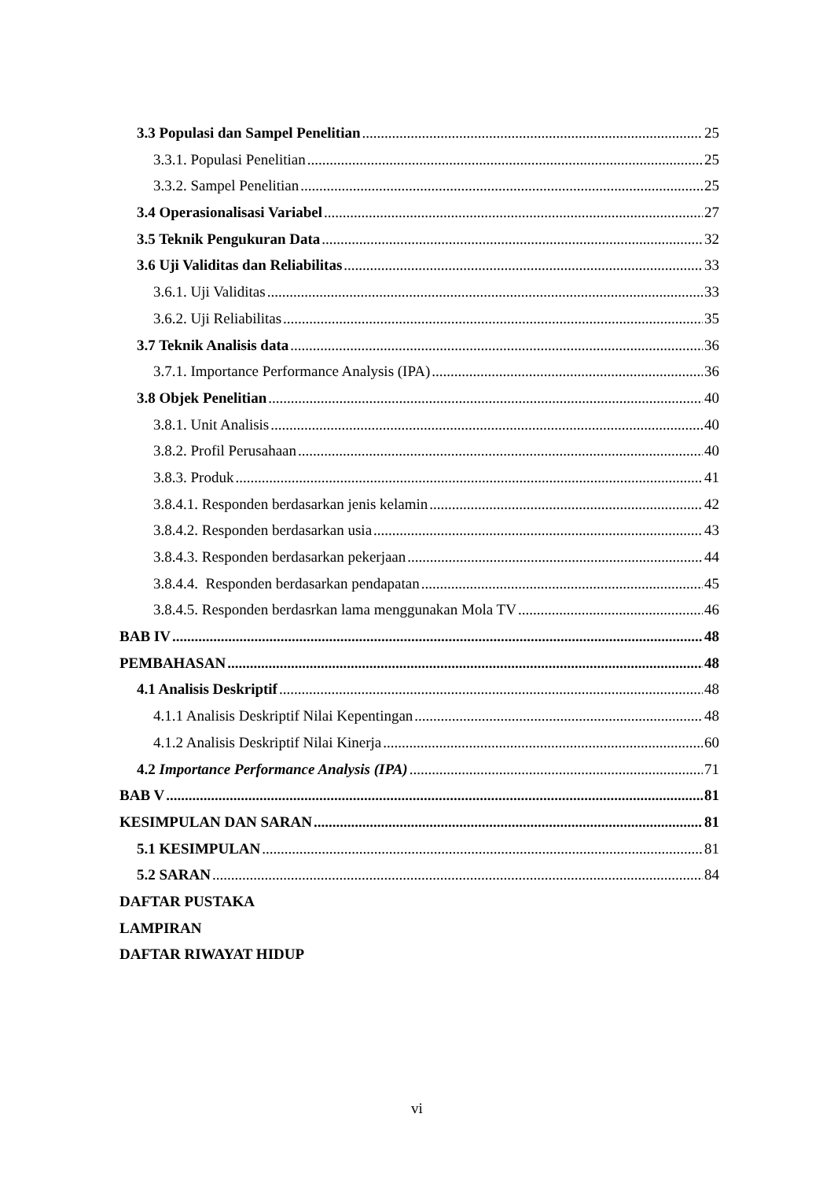3.3 Populasi dan Sampel Penelitian 25
3.3.1. Populasi Penelitian 25
3.3.2. Sampel Penelitian 25
3.4 Operasionalisasi Variabel 27
3.5 Teknik Pengukuran Data 32
3.6 Uji Validitas dan Reliabilitas 33
3.6.1. Uji Validitas 33
3.6.2. Uji Reliabilitas 35
3.7 Teknik Analisis data 36
3.7.1. Importance Performance Analysis (IPA) 36
3.8 Objek Penelitian 40
3.8.1. Unit Analisis 40
3.8.2. Profil Perusahaan 40
3.8.3. Produk 41
3.8.4.1. Responden berdasarkan jenis kelamin 42
3.8.4.2. Responden berdasarkan usia 43
3.8.4.3. Responden berdasarkan pekerjaan 44
3.8.4.4. Responden berdasarkan pendapatan 45
3.8.4.5. Responden berdasrkan lama menggunakan Mola TV 46
BAB IV 48
PEMBAHASAN 48
4.1 Analisis Deskriptif 48
4.1.1 Analisis Deskriptif Nilai Kepentingan 48
4.1.2 Analisis Deskriptif Nilai Kinerja 60
4.2 Importance Performance Analysis (IPA) 71
BAB V 81
KESIMPULAN DAN SARAN 81
5.1 KESIMPULAN 81
5.2 SARAN 84
DAFTAR PUSTAKA
LAMPIRAN
DAFTAR RIWAYAT HIDUP
vi